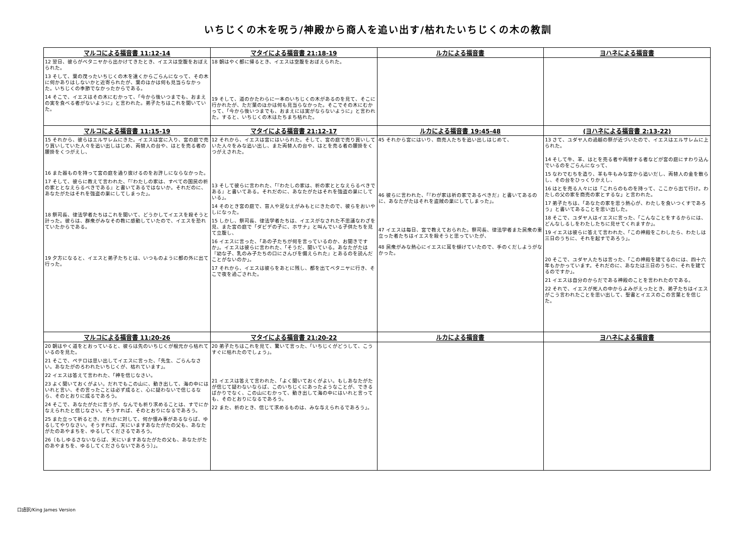いちじくの木を呪う/神殿から商人を追い出す/枯れたいちじくの木の教訓
| マルコによる福音書 11:12-14 | マタイによる福音書 21:18-19 | ルカによる福音書 | ヨハネによる福音書 |
| --- | --- | --- | --- |
| 12 翌日、彼らがベタニヤから出かけてきたとき、イエスは空腹をおぼえられた。 13 そして、葉の茂ったいちじくの木を遠くからごらんになって、その木に何かありはしないかと近寄られたが、葉のほかは何も見当らなかった。いちじくの季節でなかったからである。 14 そこで、イエスはその木にむかって、「今から後いつまでも、おまえの実を食べる者がないように」と言われた。弟子たちはこれを聞いていた。 | 18 朝はやく都に帰るとき、イエスは空腹をおぼえられた。 19 そして、道のかたわらに一本のいちじくの木があるのを見て、そこに行かれたが、ただ葉のほかは何も見当らなかった。そこでその木にむかって、「今から後いつまでも、おまえには実がならないように」と言われた。すると、いちじくの木はたちまち枯れた。 | | |
| マルコによる福音書 11:15-19 | マタイによる福音書 21:12-17 | ルカによる福音書 19:45-48 | (ヨハネによる福音書 2:13-22) |
| 15 それから、彼らはエルサレムにきた。イエスは宮に入り、宮の庭で売り買いしていた人々を追い出しはじめ、両替人の台や、はとを売る者の腰掛をくつがえし、 16 また器ものを持って宮の庭を通り抜けるのをお許しにならなかった。 17 そして、彼らに教えて言われた、「『わたしの家は、すべての国民の祈の家ととなえらるべきである』と書いてあるではないか。それだのに、あなたがたはそれを強盗の巣にしてしまった」。 18 祭司長、律法学者たちはこれを聞いて、どうかしてイエスを殺そうと計った。彼らは、群衆がみなその教に感動していたので、イエスを恐れていたからである。 19 夕方になると、イエスと弟子たちとは、いつものように都の外に出て行った。 | 12 それから、イエスは宮にはいられた。そして、宮の庭で売り買いしていた人々をみな追い出し、また両替人の台や、はとを売る者の腰掛をくつがえされた。 13 そして彼らに言われた、「『わたしの家は、祈の家ととなえらるべきである』と書いてある。それだのに、あなたがたはそれを強盗の巣にしている」。 14 そのとき宮の庭で、盲人や足なえがみもとにきたので、彼らをおいやしになった。 15 しかし、祭司長、律法学者たちは、イエスがなされた不思議なわざを見、また宮の庭で「ダビデの子に、ホサナ」と叫んでいる子供たちを見て立腹し、 16 イエスに言った、「あの子たちが何を言っているのか、お聞きですか」。イエスは彼らに言われた、「そうだ、聞いている。あなたがたは『幼な子、乳のみ子たちの口にさんびを備えられた』とあるのを読んだことがないのか」。 17 それから、イエスは彼らをあとに残し、都を出てベタニヤに行き、そこで夜を過ごされた。 | 45 それから宮にはいり、商売人たちを追い出しはじめて、 46 彼らに言われた、「『わが家は祈の家であるべきだ』と書いてあるのに、あなたがたはそれを盗賊の巣にしてしまった」。 47 イエスは毎日、宮で教えておられた。祭司長、律法学者また民衆の重立った者たちはイエスを殺そうと思っていたが、 48 民衆がみな熱心にイエスに耳を傾けていたので、手のくだしようがなかった。 | 13 さて、ユダヤ人の過越の祭が近づいたので、イエスはエルサレムに上られた。 14 そして牛、羊、はとを売る者や両替する者などが宮の庭にすわり込んでいるのをごらんになって、 15 なわでむちを造り、羊も牛もみな宮から追いだし、両替人の金を散らし、その台をひっくりかえし、 16 はとを売る人々には「これらのものを持って、ここから出て行け。わたしの父の家を商売の家とするな」と言われた。 17 弟子たちは、「あなたの家を思う熱心が、わたしを食いつくすであろう」と書いてあることを思い出した。 18 そこで、ユダヤ人はイエスに言った、「こんなことをするからには、どんなしるしをわたしたちに見せてくれますか」。 19 イエスは彼らに答えて言われた、「この神殿をこわしたら、わたしは三日のうちに、それを起すであろう」。 20 そこで、ユダヤ人たちは言った、「この神殿を建てるのには、四十六年もかかっています。それだのに、あなたは三日のうちに、それを建てるのですか」。 21 イエスは自分のからだである神殿のことを言われたのである。 22 それで、イエスが死人の中からよみがえったとき、弟子たちはイエスがこう言われたことを思い出して、聖書とイエスのこの言葉とを信じた。 |
| マルコによる福音書 11:20-26 | マタイによる福音書 21:20-22 | ルカによる福音書 | ヨハネによる福音書 |
| 20 朝はやく道をとおっていると、彼らは先のいちじくが根元から枯れているのを見た。 21 そこで、ペテロは思い出してイエスに言った、「先生、ごらんなさい。あなたがのろわれたいちじくが、枯れています」。 22 イエスは答えて言われた、「神を信じなさい。 23 よく聞いておくがよい。だれでもこの山に、動き出して、海の中にはいれと言い、その言ったことは必ず成ると、心に疑わないで信じるなら、そのとおりに成るであろう。 24 そこで、あなたがたに言うが、なんでも祈り求めることは、すでにかなえられたと信じなさい。そうすれば、そのとおりになるであろう。 25 また立って祈るとき、だれかに対して、何か恨み事があるならば、ゆるしてやりなさい。そうすれば、天にいますあなたがたの父も、あなたがたのあやまちを、ゆるしてくださるであろう。 26〔もしゆるさないならば、天にいますあなたがたの父も、あなたがたのあやまちを、ゆるしてくださらないであろう〕」。 | 20 弟子たちはこれを見て、驚いて言った、「いちじくがどうして、こうすぐに枯れたのでしょう」。 21 イエスは答えて言われた、「よく聞いておくがよい。もしあなたがたが信じて疑わないならば、このいちじくにあったようなことが、できるばかりでなく、この山にむかって、動き出して海の中にはいれと言っても、そのとおりになるであろう。 22 また、祈のとき、信じて求めるものは、みな与えられるであろう」。 | | |
口語訳/King James Version